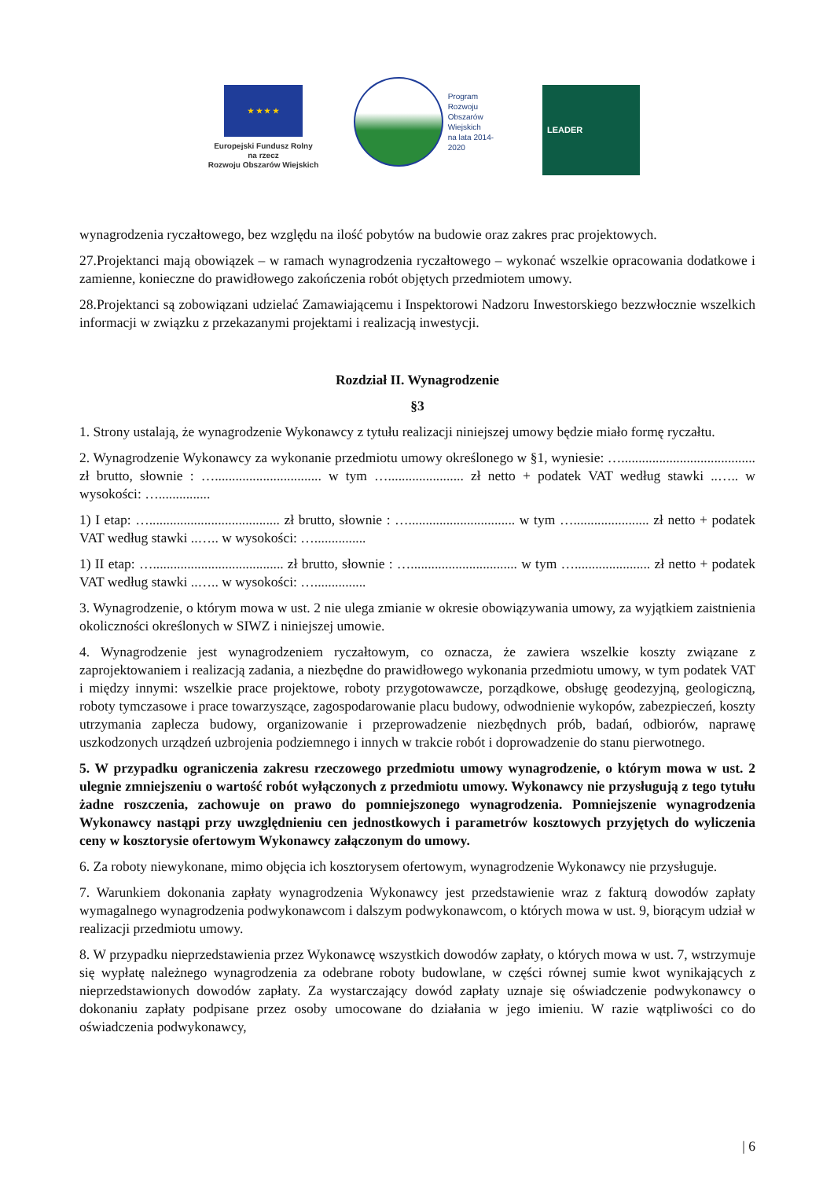★ ★ ★ ★
Europejski Fundusz Rolny
na rzecz
Rozwoju Obszarów Wiejskich
Program
Rozwoju
Obszarów
Wiejskich
na lata 2014-2020
LEADER
wynagrodzenia ryczałtowego, bez względu na ilość pobytów na budowie oraz zakres prac projektowych.
27.Projektanci mają obowiązek – w ramach wynagrodzenia ryczałtowego – wykonać wszelkie opracowania dodatkowe i zamienne, konieczne do prawidłowego zakończenia robót objętych przedmiotem umowy.
28.Projektanci są zobowiązani udzielać Zamawiającemu i Inspektorowi Nadzoru Inwestorskiego bezzwłocznie wszelkich informacji w związku z przekazanymi projektami i realizacją inwestycji.
Rozdział II. Wynagrodzenie
§3
1. Strony ustalają, że wynagrodzenie Wykonawcy z tytułu realizacji niniejszej umowy będzie miało formę ryczałtu.
2. Wynagrodzenie Wykonawcy za wykonanie przedmiotu umowy określonego w §1, wyniesie: …....................................... zł brutto, słownie : …............................... w tym …...................... zł netto + podatek VAT według stawki ..….. w wysokości: …...............
1) I etap: …...................................... zł brutto, słownie : …............................... w tym …...................... zł netto + podatek VAT według stawki ..….. w wysokości: …...............
1) II etap: …...................................... zł brutto, słownie : …............................... w tym …...................... zł netto + podatek VAT według stawki ..….. w wysokości: …...............
3. Wynagrodzenie, o którym mowa w ust. 2 nie ulega zmianie w okresie obowiązywania umowy, za wyjątkiem zaistnienia okoliczności określonych w SIWZ i niniejszej umowie.
4. Wynagrodzenie jest wynagrodzeniem ryczałtowym, co oznacza, że zawiera wszelkie koszty związane z zaprojektowaniem i realizacją zadania, a niezbędne do prawidłowego wykonania przedmiotu umowy, w tym podatek VAT i między innymi: wszelkie prace projektowe, roboty przygotowawcze, porządkowe, obsługę geodezyjną, geologiczną, roboty tymczasowe i prace towarzyszące, zagospodarowanie placu budowy, odwodnienie wykopów, zabezpieczeń, koszty utrzymania zaplecza budowy, organizowanie i przeprowadzenie niezbędnych prób, badań, odbiorów, naprawę uszkodzonych urządzeń uzbrojenia podziemnego i innych w trakcie robót i doprowadzenie do stanu pierwotnego.
5. W przypadku ograniczenia zakresu rzeczowego przedmiotu umowy wynagrodzenie, o którym mowa w ust. 2 ulegnie zmniejszeniu o wartość robót wyłączonych z przedmiotu umowy. Wykonawcy nie przysługują z tego tytułu żadne roszczenia, zachowuje on prawo do pomniejszonego wynagrodzenia. Pomniejszenie wynagrodzenia Wykonawcy nastąpi przy uwzględnieniu cen jednostkowych i parametrów kosztowych przyjętych do wyliczenia ceny w kosztorysie ofertowym Wykonawcy załączonym do umowy.
6. Za roboty niewykonane, mimo objęcia ich kosztorysem ofertowym, wynagrodzenie Wykonawcy nie przysługuje.
7. Warunkiem dokonania zapłaty wynagrodzenia Wykonawcy jest przedstawienie wraz z fakturą dowodów zapłaty wymagalnego wynagrodzenia podwykonawcom i dalszym podwykonawcom, o których mowa w ust. 9, biorącym udział w realizacji przedmiotu umowy.
8. W przypadku nieprzedstawienia przez Wykonawcę wszystkich dowodów zapłaty, o których mowa w ust. 7, wstrzymuje się wypłatę należnego wynagrodzenia za odebrane roboty budowlane, w części równej sumie kwot wynikających z nieprzedstawionych dowodów zapłaty. Za wystarczający dowód zapłaty uznaje się oświadczenie podwykonawcy o dokonaniu zapłaty podpisane przez osoby umocowane do działania w jego imieniu. W razie wątpliwości co do oświadczenia podwykonawcy,
| 6